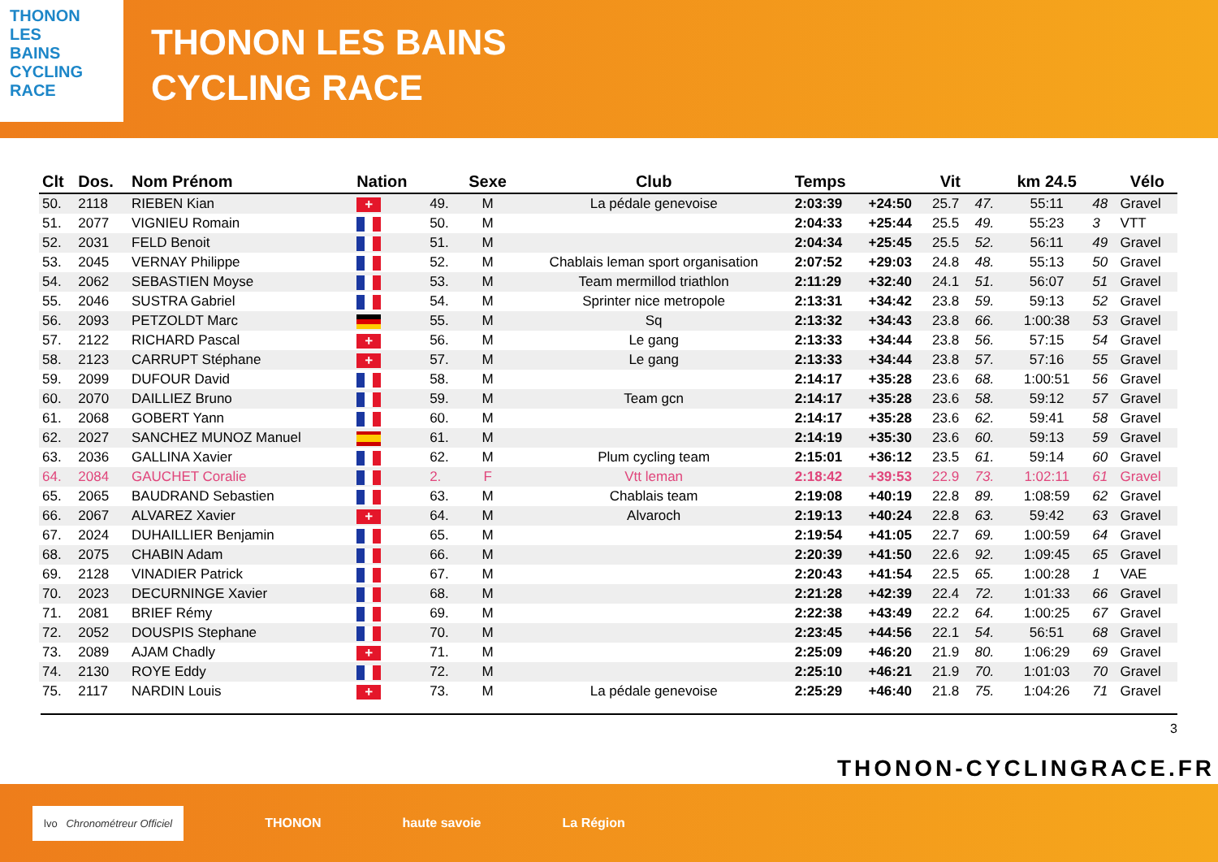THONON
LES
BAINS
CYCLING
RACE
THONON LES BAINS
CYCLING RACE
| Clt | Dos. | Nom Prénom | Nation | | Sexe | Club | Temps | | Vit | | km 24.5 | | Vélo |
| --- | --- | --- | --- | --- | --- | --- | --- | --- | --- | --- | --- | --- | --- |
| 50. | 2118 | RIEBEN Kian | + | 49. | M | La pédale genevoise | 2:03:39 | +24:50 | 25.7 | 47. | 55:11 | 48 | Gravel |
| 51. | 2077 | VIGNIEU Romain | | 50. | M | | 2:04:33 | +25:44 | 25.5 | 49. | 55:23 | 3 | VTT |
| 52. | 2031 | FELD Benoit | | 51. | M | | 2:04:34 | +25:45 | 25.5 | 52. | 56:11 | 49 | Gravel |
| 53. | 2045 | VERNAY Philippe | | 52. | M | Chablais leman sport organisation | 2:07:52 | +29:03 | 24.8 | 48. | 55:13 | 50 | Gravel |
| 54. | 2062 | SEBASTIEN Moyse | | 53. | M | Team mermillod triathlon | 2:11:29 | +32:40 | 24.1 | 51. | 56:07 | 51 | Gravel |
| 55. | 2046 | SUSTRA Gabriel | | 54. | M | Sprinter nice metropole | 2:13:31 | +34:42 | 23.8 | 59. | 59:13 | 52 | Gravel |
| 56. | 2093 | PETZOLDT Marc | | 55. | M | Sq | 2:13:32 | +34:43 | 23.8 | 66. | 1:00:38 | 53 | Gravel |
| 57. | 2122 | RICHARD Pascal | + | 56. | M | Le gang | 2:13:33 | +34:44 | 23.8 | 56. | 57:15 | 54 | Gravel |
| 58. | 2123 | CARRUPT Stéphane | + | 57. | M | Le gang | 2:13:33 | +34:44 | 23.8 | 57. | 57:16 | 55 | Gravel |
| 59. | 2099 | DUFOUR David | | 58. | M | | 2:14:17 | +35:28 | 23.6 | 68. | 1:00:51 | 56 | Gravel |
| 60. | 2070 | DAILLIEZ Bruno | | 59. | M | Team gcn | 2:14:17 | +35:28 | 23.6 | 58. | 59:12 | 57 | Gravel |
| 61. | 2068 | GOBERT Yann | | 60. | M | | 2:14:17 | +35:28 | 23.6 | 62. | 59:41 | 58 | Gravel |
| 62. | 2027 | SANCHEZ MUNOZ Manuel | | 61. | M | | 2:14:19 | +35:30 | 23.6 | 60. | 59:13 | 59 | Gravel |
| 63. | 2036 | GALLINA Xavier | | 62. | M | Plum cycling team | 2:15:01 | +36:12 | 23.5 | 61. | 59:14 | 60 | Gravel |
| 64. | 2084 | GAUCHET Coralie | | 2. | F | Vtt leman | 2:18:42 | +39:53 | 22.9 | 73. | 1:02:11 | 61 | Gravel |
| 65. | 2065 | BAUDRAND Sebastien | | 63. | M | Chablais team | 2:19:08 | +40:19 | 22.8 | 89. | 1:08:59 | 62 | Gravel |
| 66. | 2067 | ALVAREZ Xavier | + | 64. | M | Alvaroch | 2:19:13 | +40:24 | 22.8 | 63. | 59:42 | 63 | Gravel |
| 67. | 2024 | DUHAILLIER Benjamin | | 65. | M | | 2:19:54 | +41:05 | 22.7 | 69. | 1:00:59 | 64 | Gravel |
| 68. | 2075 | CHABIN Adam | | 66. | M | | 2:20:39 | +41:50 | 22.6 | 92. | 1:09:45 | 65 | Gravel |
| 69. | 2128 | VINADIER Patrick | | 67. | M | | 2:20:43 | +41:54 | 22.5 | 65. | 1:00:28 | 1 | VAE |
| 70. | 2023 | DECURNINGE Xavier | | 68. | M | | 2:21:28 | +42:39 | 22.4 | 72. | 1:01:33 | 66 | Gravel |
| 71. | 2081 | BRIEF Rémy | | 69. | M | | 2:22:38 | +43:49 | 22.2 | 64. | 1:00:25 | 67 | Gravel |
| 72. | 2052 | DOUSPIS Stephane | | 70. | M | | 2:23:45 | +44:56 | 22.1 | 54. | 56:51 | 68 | Gravel |
| 73. | 2089 | AJAM Chadly | + | 71. | M | | 2:25:09 | +46:20 | 21.9 | 80. | 1:06:29 | 69 | Gravel |
| 74. | 2130 | ROYE Eddy | | 72. | M | | 2:25:10 | +46:21 | 21.9 | 70. | 1:01:03 | 70 | Gravel |
| 75. | 2117 | NARDIN Louis | + | 73. | M | La pédale genevoise | 2:25:29 | +46:40 | 21.8 | 75. | 1:04:26 | 71 | Gravel |
3
THONON-CYCLINGRACE.FR
lvo Chronométreur Officiel
THONON haute savoie La Région